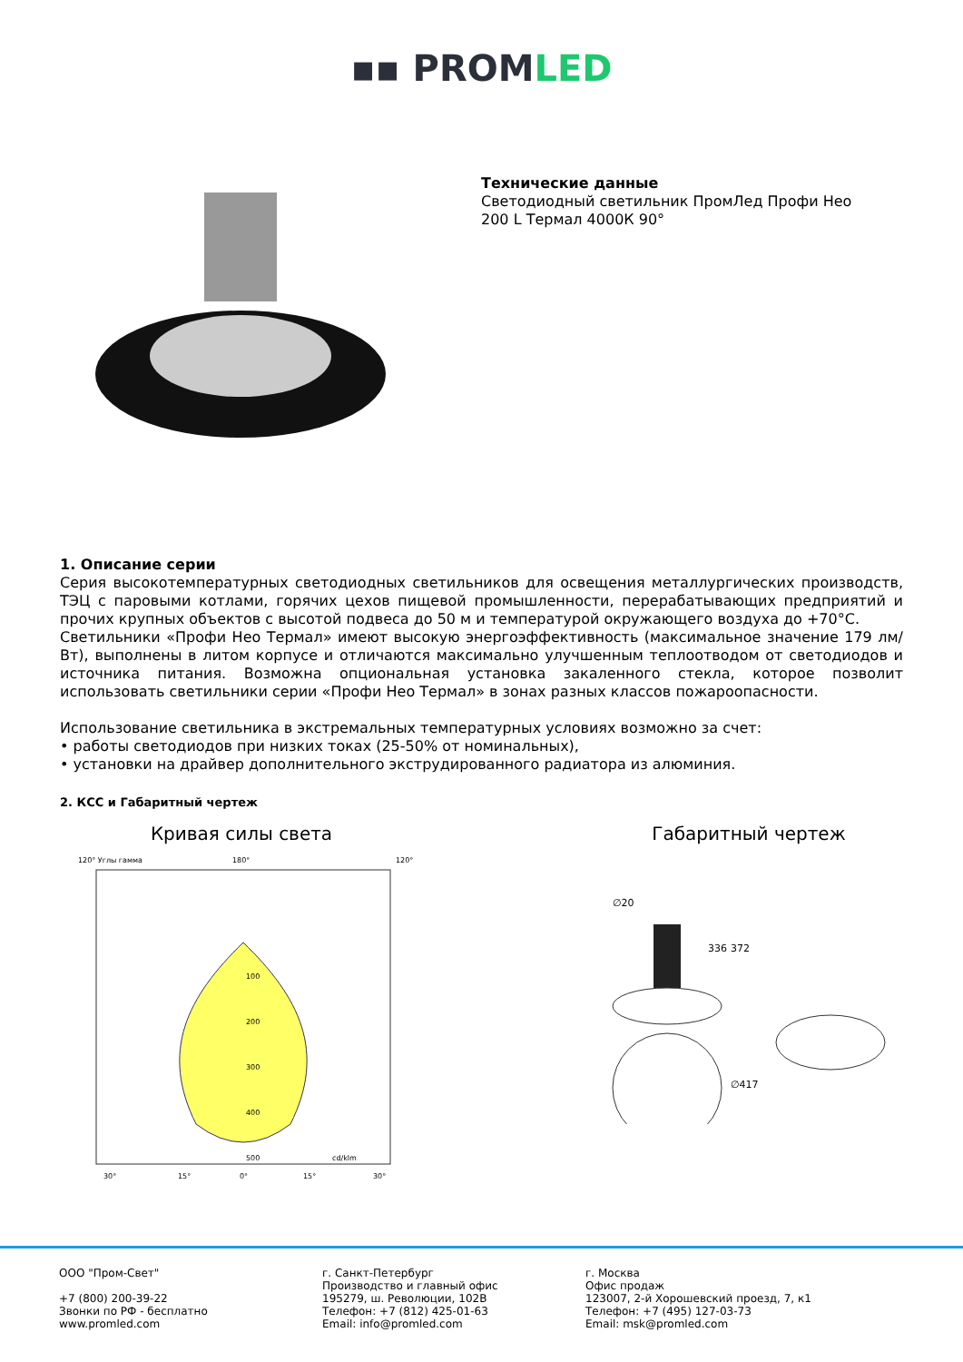▪▪ PROMLED
Технические данные
Светодиодный светильник ПромЛед Профи Нео
200 L Термал 4000К 90°
1. Описание серии
Серия высокотемпературных светодиодных светильников для освещения металлургических производств, ТЭЦ с паровыми котлами, горячих цехов пищевой промышленности, перерабатывающих предприятий и прочих крупных объектов с высотой подвеса до 50 м и температурой окружающего воздуха до +70°С.
Светильники «Профи Нео Термал» имеют высокую энергоэффективность (максимальное значение 179 лм/Вт), выполнены в литом корпусе и отличаются максимально улучшенным теплоотводом от светодиодов и источника питания. Возможна опциональная установка закаленного стекла, которое позволит использовать светильники серии «Профи Нео Термал» в зонах разных классов пожароопасности.
Использование светильника в экстремальных температурных условиях возможно за счет:
• работы светодиодов при низких токах (25-50% от номинальных),
• установки на драйвер дополнительного экструдированного радиатора из алюминия.
2. КСС и Габаритный чертеж
Кривая силы света
120° Углы гамма
180°
120°
100
200
300
400
500
cd/klm
30°
15°
0°
15°
30°
Габаритный чертеж
∅20
336
372
∅417
ООО "Пром-Свет"
+7 (800) 200-39-22
Звонки по РФ - бесплатно
www.promled.com
г. Санкт-Петербург
Производство и главный офис
195279, ш. Революции, 102В
Телефон: +7 (812) 425-01-63
Email: info@promled.com
г. Москва
Офис продаж
123007, 2-й Хорошевский проезд, 7, к1
Телефон: +7 (495) 127-03-73
Email: msk@promled.com